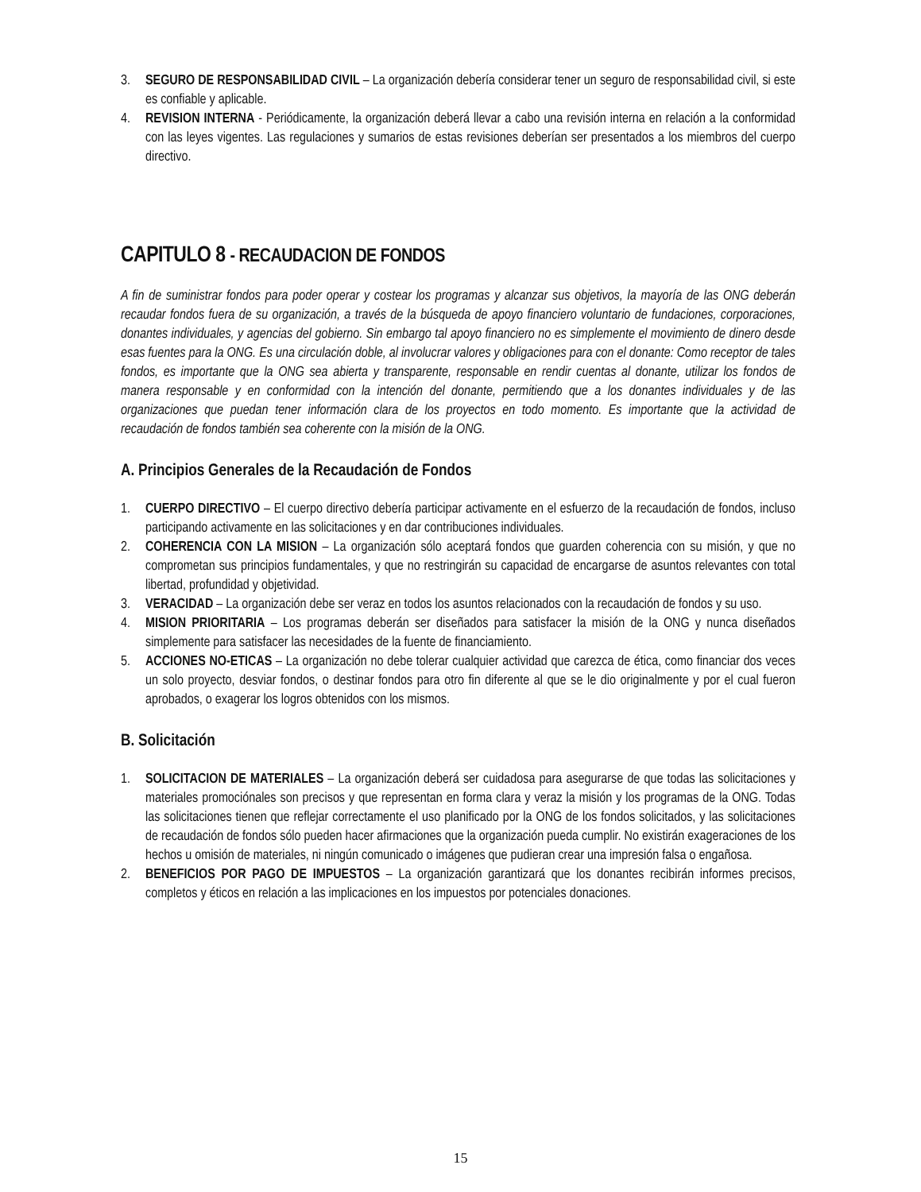3. SEGURO DE RESPONSABILIDAD CIVIL – La organización debería considerar tener un seguro de responsabilidad civil, si este es confiable y aplicable.
4. REVISION INTERNA - Periódicamente, la organización deberá llevar a cabo una revisión interna en relación a la conformidad con las leyes vigentes. Las regulaciones y sumarios de estas revisiones deberían ser presentados a los miembros del cuerpo directivo.
CAPITULO 8 - RECAUDACION DE FONDOS
A fin de suministrar fondos para poder operar y costear los programas y alcanzar sus objetivos, la mayoría de las ONG deberán recaudar fondos fuera de su organización, a través de la búsqueda de apoyo financiero voluntario de fundaciones, corporaciones, donantes individuales, y agencias del gobierno. Sin embargo tal apoyo financiero no es simplemente el movimiento de dinero desde esas fuentes para la ONG. Es una circulación doble, al involucrar valores y obligaciones para con el donante: Como receptor de tales fondos, es importante que la ONG sea abierta y transparente, responsable en rendir cuentas al donante, utilizar los fondos de manera responsable y en conformidad con la intención del donante, permitiendo que a los donantes individuales y de las organizaciones que puedan tener información clara de los proyectos en todo momento. Es importante que la actividad de recaudación de fondos también sea coherente con la misión de la ONG.
A. Principios Generales de la Recaudación de Fondos
1. CUERPO DIRECTIVO – El cuerpo directivo debería participar activamente en el esfuerzo de la recaudación de fondos, incluso participando activamente en las solicitaciones y en dar contribuciones individuales.
2. COHERENCIA CON LA MISION – La organización sólo aceptará fondos que guarden coherencia con su misión, y que no comprometan sus principios fundamentales, y que no restringirán su capacidad de encargarse de asuntos relevantes con total libertad, profundidad y objetividad.
3. VERACIDAD – La organización debe ser veraz en todos los asuntos relacionados con la recaudación de fondos y su uso.
4. MISION PRIORITARIA – Los programas deberán ser diseñados para satisfacer la misión de la ONG y nunca diseñados simplemente para satisfacer las necesidades de la fuente de financiamiento.
5. ACCIONES NO-ETICAS – La organización no debe tolerar cualquier actividad que carezca de ética, como financiar dos veces un solo proyecto, desviar fondos, o destinar fondos para otro fin diferente al que se le dio originalmente y por el cual fueron aprobados, o exagerar los logros obtenidos con los mismos.
B. Solicitación
1. SOLICITACION DE MATERIALES – La organización deberá ser cuidadosa para asegurarse de que todas las solicitaciones y materiales promociónales son precisos y que representan en forma clara y veraz la misión y los programas de la ONG. Todas las solicitaciones tienen que reflejar correctamente el uso planificado por la ONG de los fondos solicitados, y las solicitaciones de recaudación de fondos sólo pueden hacer afirmaciones que la organización pueda cumplir. No existirán exageraciones de los hechos u omisión de materiales, ni ningún comunicado o imágenes que pudieran crear una impresión falsa o engañosa.
2. BENEFICIOS POR PAGO DE IMPUESTOS – La organización garantizará que los donantes recibirán informes precisos, completos y éticos en relación a las implicaciones en los impuestos por potenciales donaciones.
15